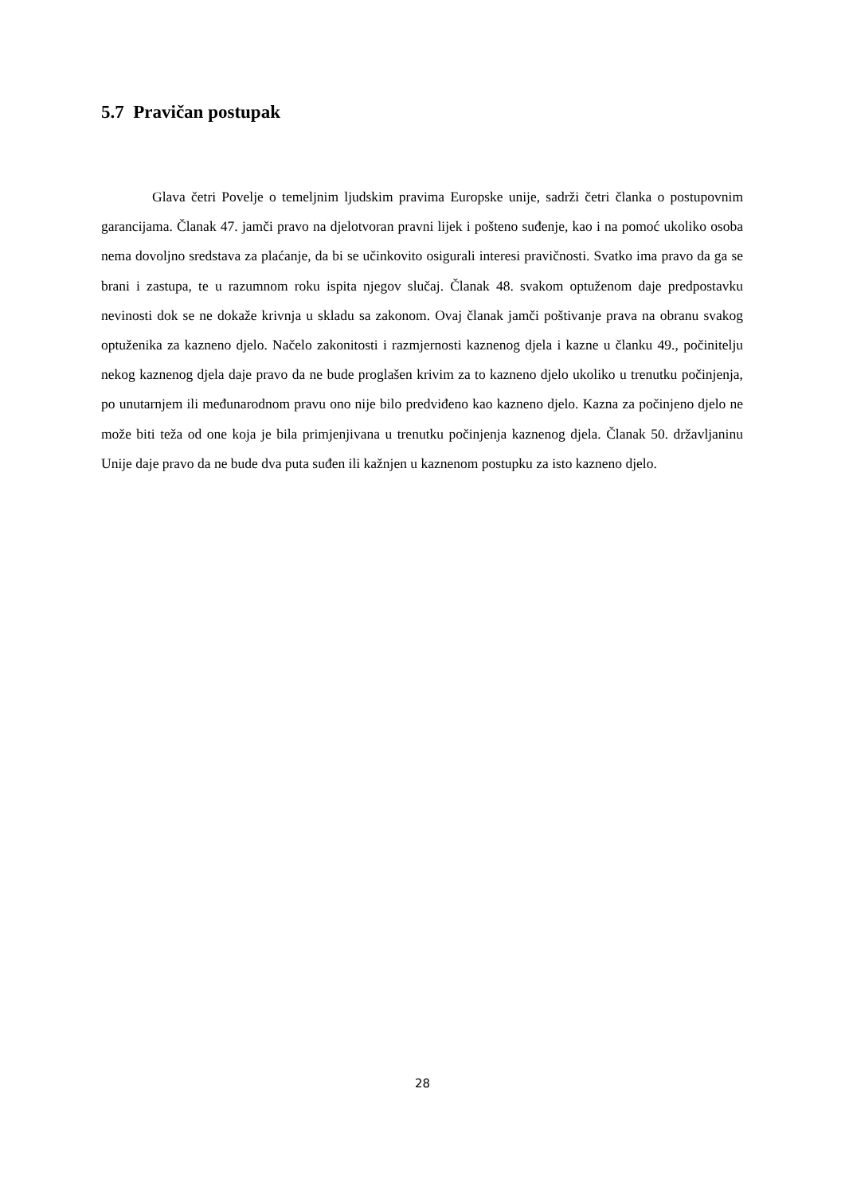5.7 Pravičan postupak
Glava četri Povelje o temeljnim ljudskim pravima Europske unije, sadrži četri članka o postupovnim garancijama. Članak 47. jamči pravo na djelotvoran pravni lijek i pošteno suđenje, kao i na pomoć ukoliko osoba nema dovoljno sredstava za plaćanje, da bi se učinkovito osigurali interesi pravičnosti. Svatko ima pravo da ga se brani i zastupa, te u razumnom roku ispita njegov slučaj. Članak 48. svakom optuženom daje predpostavku nevinosti dok se ne dokaže krivnja u skladu sa zakonom. Ovaj članak jamči poštivanje prava na obranu svakog optuženika za kazneno djelo. Načelo zakonitosti i razmjernosti kaznenog djela i kazne u članku 49., počinitelju nekog kaznenog djela daje pravo da ne bude proglašen krivim za to kazneno djelo ukoliko u trenutku počinjenja, po unutarnjem ili međunarodnom pravu ono nije bilo predviđeno kao kazneno djelo. Kazna za počinjeno djelo ne može biti teža od one koja je bila primjenjivana u trenutku počinjenja kaznenog djela. Članak 50. državljaninu Unije daje pravo da ne bude dva puta suđen ili kažnjen u kaznenom postupku za isto kazneno djelo.
28